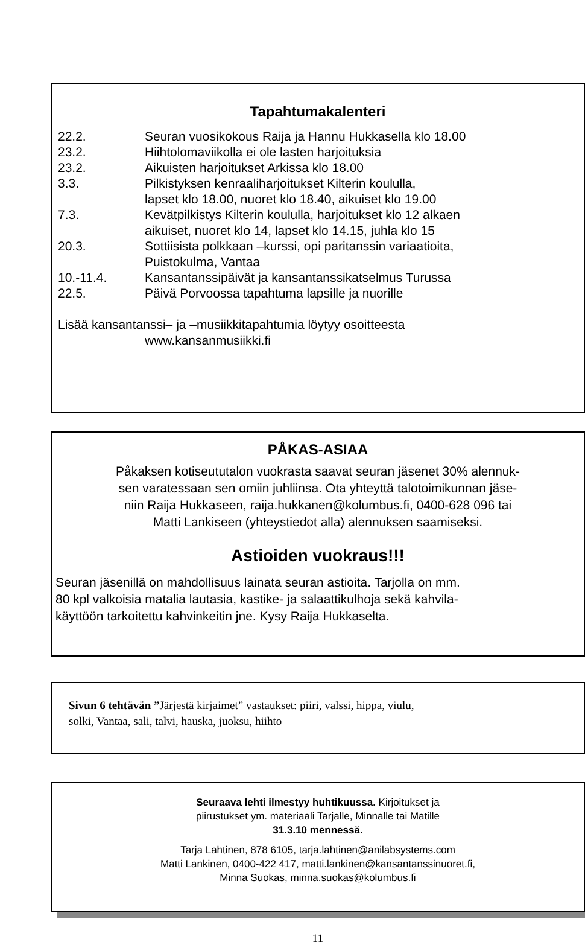Tapahtumakalenteri
| 22.2. | Seuran vuosikokous Raija ja Hannu Hukkasella klo 18.00 |
| 23.2. | Hiihtolomaviikolla ei ole lasten harjoituksia |
| 23.2. | Aikuisten harjoitukset Arkissa klo 18.00 |
| 3.3. | Pilkistyksen kenraaliharjoitukset Kilterin koululla, lapset klo 18.00, nuoret klo 18.40, aikuiset klo 19.00 |
| 7.3. | Kevätpilkistys Kilterin koululla, harjoitukset klo 12 alkaen aikuiset, nuoret klo 14, lapset klo 14.15, juhla klo 15 |
| 20.3. | Sottiisista polkkaan –kurssi, opi paritanssin variaatioita, Puistokulma, Vantaa |
| 10.-11.4. | Kansantanssipäivät ja kansantanssikatselmus Turussa |
| 22.5. | Päivä Porvoossa tapahtuma lapsille ja nuorille |
Lisää kansantanssi– ja –musiikkitapahtumia löytyy osoitteesta
www.kansanmusiikki.fi
PÅKAS-ASIAA
Påkaksen kotiseututalon vuokrasta saavat seuran jäsenet 30% alennuk-
sen varatessaan sen omiin juhliinsa. Ota yhteyttä talotoimikunnan jäse-
niin Raija Hukkaseen, raija.hukkanen@kolumbus.fi, 0400-628 096 tai
Matti Lankiseen (yhteystiedot alla) alennuksen saamiseksi.
Astioiden vuokraus!!!
Seuran jäsenillä on mahdollisuus lainata seuran astioita. Tarjolla on mm.
80 kpl valkoisia matalia lautasia, kastike- ja salaattikulhoja sekä kahvila-
käyttöön tarkoitettu kahvinkeitin jne. Kysy Raija Hukkaselta.
Sivun 6 tehtävän ”Järjestä kirjaimet” vastaukset: piiri, valssi, hippa, viulu,
solki, Vantaa, sali, talvi, hauska, juoksu, hiihto
Seuraava lehti ilmestyy huhtikuussa. Kirjoitukset ja
piirustukset ym. materiaali Tarjalle, Minnalle tai Matille
31.3.10 mennessä.
Tarja Lahtinen, 878 6105, tarja.lahtinen@anilabsystems.com
Matti Lankinen, 0400-422 417, matti.lankinen@kansantanssinuoret.fi,
Minna Suokas, minna.suokas@kolumbus.fi
11